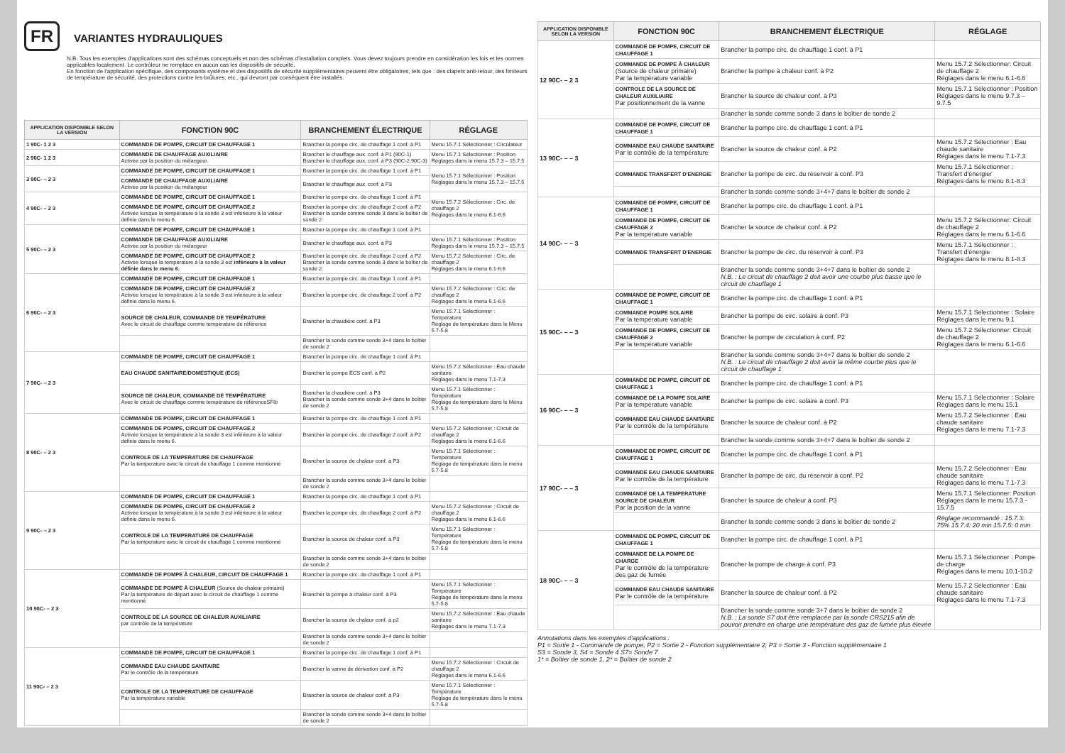FR
VARIANTES HYDRAULIQUES
N.B. Tous les exemples d'applications sont des schémas conceptuels et non des schémas d'installation complets. Vous devez toujours prendre en considération les lois et les normes applicables localement. Le contrôleur ne remplace en aucun cas les dispositifs de sécurité.
En fonction de l'application spécifique, des composants système et des dispositifs de sécurité supplémentaires peuvent être obligatoires, tels que : des clapets anti-retour, des limiteurs de température de sécurité, des protections contre les brûlures, etc., qui devront par conséquent être installés.
| APPLICATION DISPONIBLE SELON LA VERSION | FONCTION 90C | BRANCHEMENT ÉLECTRIQUE | RÉGLAGE |
| --- | --- | --- | --- |
| 1 90C- 1 2 3 | COMMANDE DE POMPE, CIRCUIT DE CHAUFFAGE 1 | Brancher la pompe circ. de chauffage 1 conf. à P1 | Menu 15.7.1 Sélectionner : Circulateur |
| 2 90C- 1 2 3 | COMMANDE DE CHAUFFAGE AUXILIAIRE Activée par la position du mélangeur. | Brancher le chauffage aux. conf. à P1 (90C-1) Brancher le chauffage aux. conf. à P3 (90C-2,90C-3) | Menu 15.7.1 Sélectionner : Position Réglages dans le menu 15.7.3 – 15.7.5 |
| 3 90C- – 2 3 | COMMANDE DE POMPE, CIRCUIT DE CHAUFFAGE 1 | Brancher la pompe circ. de chauffage 1 conf. à P1 | Menu 15.7.1 Sélectionner : Position Réglages dans le menu 15.7.3 – 15.7.5 |
| | COMMANDE DE CHAUFFAGE AUXILIAIRE Activée par la position du mélangeur | Brancher le chauffage aux. conf. à P3 | |
| 4 90C- – 2 3 | COMMANDE DE POMPE, CIRCUIT DE CHAUFFAGE 1 | Brancher la pompe circ. de chauffage 1 conf. à P1 | Menu 15.7.2 Sélectionner : Circ. de chauffage 2 Réglages dans le menu 6.1-6.6 |
| | COMMANDE DE POMPE, CIRCUIT DE CHAUFFAGE 2 Activée lorsque la température à la sonde 3 est inférieure à la valeur définie dans le menu 6. | Brancher la pompe circ. de chauffage 2 conf. à P2 Brancher la sonde comme sonde 3 dans le boîtier de sonde 2 | |
| 5 90C- – 2 3 | COMMANDE DE POMPE, CIRCUIT DE CHAUFFAGE 1 | Brancher la pompe circ. de chauffage 1 conf. à P1 | |
| | COMMANDE DE CHAUFFAGE AUXILIAIRE Activée par la position du mélangeur | Brancher le chauffage aux. conf. à P3 | Menu 15.7.1 Sélectionner : Position Réglages dans le menu 15.7.3 – 15.7.5 |
| | COMMANDE DE POMPE, CIRCUIT DE CHAUFFAGE 2 Activée lorsque la température à la sonde 3 est inférieure à la valeur définie dans le menu 6. | Brancher la pompe circ. de chauffage 2 conf. à P2 Brancher la sonde comme sonde 3 dans le boîtier de sonde 2 | Menu 15.7.2 Sélectionner : Circ. de chauffage 2 Réglages dans le menu 6.1-6.6 |
| 6 90C- – 2 3 | COMMANDE DE POMPE, CIRCUIT DE CHAUFFAGE 1 | Brancher la pompe circ. de chauffage 1 conf. à P1 | |
| | COMMANDE DE POMPE, CIRCUIT DE CHAUFFAGE 2 Activée lorsque la température à la sonde 3 est inférieure à la valeur définie dans le menu 6. | Brancher la pompe circ. de chauffage 2 conf. à P2 | Menu 15.7.2 Sélectionner : Circ. de chauffage 2 Réglages dans le menu 6.1-6.6 |
| | SOURCE DE CHALEUR, COMMANDE DE TEMPÉRATURE Avec le circuit de chauffage comme température de référence | Brancher la chaudière conf. à P3 | Menu 15.7.1 Sélectionner : Température Réglage de température dans le Menu 5.7-5.8 |
| | | Brancher la sonde comme sonde 3+4 dans le boîtier de sonde 2 | |
| 7 90C- – 2 3 | COMMANDE DE POMPE, CIRCUIT DE CHAUFFAGE 1 | Brancher la pompe circ. de chauffage 1 conf. à P1 | |
| | EAU CHAUDE SANITAIRE/DOMESTIQUE (ECS) | Brancher la pompe ECS conf. à P2 | Menu 15.7.2 Sélectionner : Eau chaude sanitaire Réglages dans le menu 7.1-7.3 |
| | SOURCE DE CHALEUR, COMMANDE DE TEMPÉRATURE Avec le circuit de chauffage comme température de référenceSFIb | Brancher la chaudière conf. à P3 Brancher la sonde comme sonde 3+4 dans le boîtier de sonde 2 | Menu 15.7.1 Sélectionner : Température Réglage de température dans le Menu 5.7-5.8 |
| 8 90C- – 2 3 | COMMANDE DE POMPE, CIRCUIT DE CHAUFFAGE 1 | Brancher la pompe circ. de chauffage 1 conf. à P1 | |
| | COMMANDE DE POMPE, CIRCUIT DE CHAUFFAGE 2 Activée lorsque la température à la sonde 3 est inférieure à la valeur définie dans le menu 6. | Brancher la pompe circ. de chauffage 2 conf. à P2 | Menu 15.7.2 Sélectionner : Circuit de chauffage 2 Réglages dans le menu 6.1-6.6 |
| | CONTROLE DE LA TEMPERATURE DE CHAUFFAGE Par la temperature avec le circuit de chauffage 1 comme mentionné | Brancher la source de chaleur conf. à P3 | Menu 15.7.1 Sélectionner : Température Réglage de température dans le menu 5.7-5.8 |
| | | Brancher la sonde comme sonde 3+4 dans le boîtier de sonde 2 | |
| 9 90C- – 2 3 | COMMANDE DE POMPE, CIRCUIT DE CHAUFFAGE 1 | Brancher la pompe circ. de chauffage 1 conf. à P1 | |
| | COMMANDE DE POMPE, CIRCUIT DE CHAUFFAGE 2 Activée lorsque la température à la sonde 3 est inférieure à la valeur définie dans le menu 6. | Brancher la pompe circ. de chauffage 2 conf. à P2 | Menu 15.7.2 Sélectionner : Circuit de chauffage 2 Réglages dans le menu 6.1-6.6 |
| | CONTROLE DE LA TEMPERATURE DE CHAUFFAGE Par la temperature avec le circuit de chauffage 1 comme mentionné | Brancher la source de chaleur conf. à P3 | Menu 15.7.1 Sélectionner : Température Réglage de température dans le menu 5.7-5.8 |
| | | Brancher la sonde comme sonde 3+4 dans le boîtier de sonde 2 | |
| 10 90C- – 2 3 | COMMANDE DE POMPE À CHALEUR, CIRCUIT DE CHAUFFAGE 1 | Brancher la pompe circ. de chauffage 1 conf. à P1 | |
| | COMMANDE DE POMPE À CHALEUR (Source de chaleur primaire) Par la température de départ avec le circuit de chauffage 1 comme mentionné | Brancher la pompe à chaleur conf. à P3 | Menu 15.7.1 Sélectionner : Température Réglage de température dans le menu 5.7-5.8 |
| | CONTROLE DE LA SOURCE DE CHALEUR AUXILIAIRE par contrôle de la température | Brancher la source de chaleur conf. à p2 | Menu 15.7.2 Sélectionner : Eau chaude sanitaire Réglages dans le menu 7.1-7.3 |
| | | Brancher la sonde comme sonde 3+4 dans le boîtier de sonde 2 | |
| 11 90C- – 2 3 | COMMANDE DE POMPE, CIRCUIT DE CHAUFFAGE 1 | Brancher la pompe circ. de chauffage 1 conf. à P1 | |
| | COMMANDE EAU CHAUDE SANITAIRE Par le contrôle de la température | Brancher la vanne de dérivation conf. à P2 | Menu 15.7.2 Sélectionner : Circuit de chauffage 2 Réglages dans le menu 6.1-6.6 |
| | CONTROLE DE LA TEMPERATURE DE CHAUFFAGE Par la température variable | Brancher la source de chaleur conf. à P3 | Menu 15.7.1 Sélectionner : Température Réglage de température dans le menu 5.7-5.8 |
| | | Brancher la sonde comme sonde 3+4 dans le boîtier de sonde 2 | |
| APPLICATION DISPONIBLE SELON LA VERSION | FONCTION 90C | BRANCHEMENT ÉLECTRIQUE | RÉGLAGE |
| --- | --- | --- | --- |
| 12 90C- – 2 3 | COMMANDE DE POMPE, CIRCUIT DE CHAUFFAGE 1 | Brancher la pompe circ. de chauffage 1 conf. à P1 | |
| | COMMANDE DE POMPE À CHALEUR (Source de chaleur primaire) Par la température variable | Brancher la pompe à chaleur conf. à P2 | Menu 15.7.2 Sélectionner: Circuit de chauffage 2 Réglages dans le menu 6.1-6.6 |
| | CONTROLE DE LA SOURCE DE CHALEUR AUXILIAIRE Par positionnement de la vanne | Brancher la source de chaleur conf. à P3 | Menu 15.7.1 Sélectionner : Position Réglages dans le menu 9.7.3 – 9.7.5 |
| | | Brancher la sonde comme sonde 3 dans le boîtier de sonde 2 | |
| 13 90C- – – 3 | COMMANDE DE POMPE, CIRCUIT DE CHAUFFAGE 1 | Brancher la pompe circ. de chauffage 1 conf. à P1 | |
| | COMMANDE EAU CHAUDE SANITAIRE Par le contrôle de la température | Brancher la source de chaleur conf. à P2 | Menu 15.7.2 Sélectionner : Eau chaude sanitaire Réglages dans le menu 7.1-7.3 |
| | COMMANDE TRANSFERT D'ENERGIE | Brancher la pompe de circ. du réservoir à conf. P3 | Menu 15.7.1 Sélectionner : Transfert d'énergier Réglages dans le menu 8.1-8.3 |
| | | Brancher la sonde comme sonde 3+4+7 dans le boîtier de sonde 2 | |
| 14 90C- – – 3 | COMMANDE DE POMPE, CIRCUIT DE CHAUFFAGE 1 | Brancher la pompe circ. de chauffage 1 conf. à P1 | |
| | COMMANDE DE POMPE, CIRCUIT DE CHAUFFAGE 2 Par la température variable | Brancher la source de chaleur conf. à P2 | Menu 15.7.2 Sélectionner: Circuit de chauffage 2 Réglages dans le menu 6.1-6.6 |
| | COMMANDE TRANSFERT D'ENERGIE | Brancher la pompe de circ. du réservoir à conf. P3 | Menu 15.7.1 Sélectionner : Transfert d'énergie Réglages dans le menu 8.1-8.3 |
| | | Brancher la sonde comme sonde 3+4+7 dans le boîtier de sonde 2 N.B. : Le circuit de chauffage 2 doit avoir une courbe plus basse que le circuit de chauffage 1 | |
| 15 90C- – – 3 | COMMANDE DE POMPE, CIRCUIT DE CHAUFFAGE 1 | Brancher la pompe circ. de chauffage 1 conf. à P1 | |
| | COMMANDE POMPE SOLAIRE Par la température variable | Brancher la pompe de circ. solaire à conf. P3 | Menu 15.7.1 Sélectionner : Solaire Réglages dans le menu 9.1 |
| | COMMANDE DE POMPE, CIRCUIT DE CHAUFFAGE 2 Par la température variable | Brancher la pompe de circulation à conf. P2 | Menu 15.7.2 Sélectionner: Circuit de chauffage 2 Réglages dans le menu 6.1-6.6 |
| | | Brancher la sonde comme sonde 3+4+7 dans le boîtier de sonde 2 N.B. : Le circuit de chauffage 2 doit avoir la même courbe plus que le circuit de chauffage 1 | |
| 16 90C- – – 3 | COMMANDE DE POMPE, CIRCUIT DE CHAUFFAGE 1 | Brancher la pompe circ. de chauffage 1 conf. à P1 | |
| | COMMANDE DE LA POMPE SOLAIRE Par la température variable | Brancher la pompe de circ. solaire à conf. P3 | Menu 15.7.1 Sélectionner : Solaire Réglages dans le menu 15.1 |
| | COMMANDE EAU CHAUDE SANITAIRE Par le contrôle de la température | Brancher la source de chaleur conf. à P2 | Menu 15.7.2 Sélectionner : Eau chaude sanitaire Réglages dans le menu 7.1-7.3 |
| | | Brancher la sonde comme sonde 3+4+7 dans le boîtier de sonde 2 | |
| 17 90C- – – 3 | COMMANDE DE POMPE, CIRCUIT DE CHAUFFAGE 1 | Brancher la pompe circ. de chauffage 1 conf. à P1 | |
| | COMMANDE EAU CHAUDE SANITAIRE Par le contrôle de la température | Brancher la pompe de circ. du réservoir à conf. P2 | Menu 15.7.2 Sélectionner : Eau chaude sanitaire Réglages dans le menu 7.1-7.3 |
| | COMMANDE DE LA TEMPERATURE SOURCE DE CHALEUR Par la position de la vanne | Brancher la source de chaleur à conf. P3 | Menu 15.7.1 Sélectionner: Position Réglages dans le menu 15.7.3 - 15.7.5 |
| | | Brancher la sonde comme sonde 3 dans le boîtier de sonde 2 | Réglage recommandé : 15.7.3: 75% 15.7.4: 20 min 15.7.5: 0 min |
| 18 90C- – – 3 | COMMANDE DE POMPE, CIRCUIT DE CHAUFFAGE 1 | Brancher la pompe circ. de chauffage 1 conf. à P1 | |
| | COMMANDE DE LA POMPE DE CHARGE Par le contrôle de la température des gaz de fumée | Brancher la pompe de charge à conf. P3 | Menu 15.7.1 Sélectionner : Pompe de charge Réglages dans le menu 10.1-10.2 |
| | COMMANDE EAU CHAUDE SANITAIRE Par le contrôle de la température | Brancher la source de chaleur conf. à P2 | Menu 15.7.2 Sélectionner : Eau chaude sanitaire Réglages dans le menu 7.1-7.3 |
| | | Brancher la sonde comme sonde 3+7 dans le boîtier de sonde 2 N.B. : La sonde S7 doit être remplacée par la sonde CRS215 afin de pouvoir prendre en charge une température des gaz de fumée plus élevée | |
Annotations dans les exemples d'applications :
P1 = Sortie 1 - Commande de pompe, P2 = Sortie 2 - Fonction supplémentaire 2, P3 = Sortie 3 - Fonction supplémentaire 1
S3 = Sonde 3, S4 = Sonde 4 S7= Sonde 7
1* = Boîtier de sonde 1, 2* = Boîtier de sonde 2